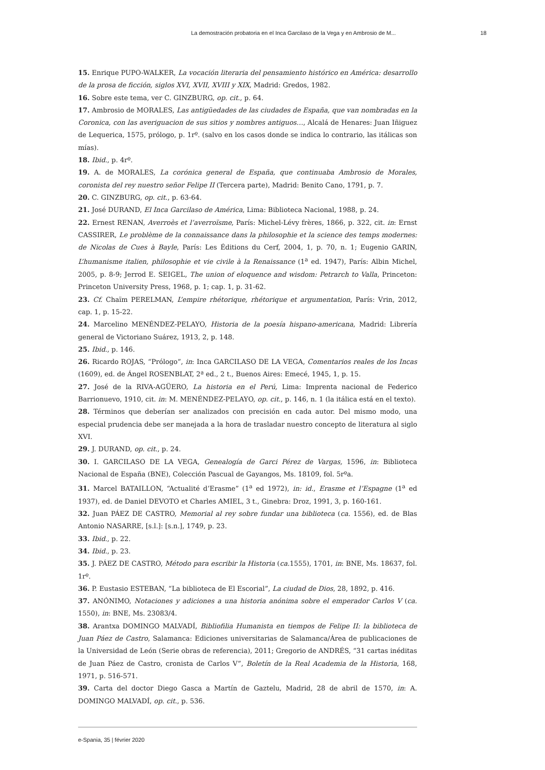La demostración probatoria en el Inca Garcilaso de la Vega y en Ambrosio de M... 18
15. Enrique PUPO-WALKER, La vocación literaria del pensamiento histórico en América: desarrollo de la prosa de ficción, siglos XVI, XVII, XVIII y XIX, Madrid: Gredos, 1982.
16. Sobre este tema, ver C. GINZBURG, op. cit., p. 64.
17. Ambrosio de MORALES, Las antigüedades de las ciudades de España, que van nombradas en la Coronica, con las averiguacion de sus sitios y nombres antiguos…, Alcalá de Henares: Juan Iñiguez de Lequerica, 1575, prólogo, p. 1rº. (salvo en los casos donde se indica lo contrario, las itálicas son mías).
18. Ibid., p. 4rº.
19. A. de MORALES, La corónica general de España, que continuaba Ambrosio de Morales, coronista del rey nuestro señor Felipe II (Tercera parte), Madrid: Benito Cano, 1791, p. 7.
20. C. GINZBURG, op. cit., p. 63-64.
21. José DURAND, El Inca Garcilaso de América, Lima: Biblioteca Nacional, 1988, p. 24.
22. Ernest RENAN, Averroès et l’averroïsme, París: Michel-Lévy frères, 1866, p. 322, cit. in: Ernst CASSIRER, Le problème de la connaissance dans la philosophie et la science des temps modernes: de Nicolas de Cues à Bayle, París: Les Éditions du Cerf, 2004, 1, p. 70, n. 1; Eugenio GARIN, L’humanisme italien, philosophie et vie civile à la Renaissance (1<sup>a</sup> ed. 1947), París: Albin Michel, 2005, p. 8-9; Jerrod E. SEIGEL, The union of eloquence and wisdom: Petrarch to Valla, Princeton: Princeton University Press, 1968, p. 1; cap. 1, p. 31-62.
23. Cf. Chaïm PERELMAN, L’empire rhétorique, rhétorique et argumentation, París: Vrin, 2012, cap. 1, p. 15-22.
24. Marcelino MENÉNDEZ-PELAYO, Historia de la poesía hispano-americana, Madrid: Librería general de Victoriano Suárez, 1913, 2, p. 148.
25. Ibid., p. 146.
26. Ricardo ROJAS, “Prólogo”, in: Inca GARCILASO DE LA VEGA, Comentarios reales de los Incas (1609), ed. de Ángel ROSENBLAT, 2ª ed., 2 t., Buenos Aires: Emecé, 1945, 1, p. 15.
27. José de la RIVA-AGÜERO, La historia en el Perú, Lima: Imprenta nacional de Federico Barrionuevo, 1910, cit. in: M. MENÉNDEZ-PELAYO, op. cit., p. 146, n. 1 (la itálica está en el texto).
28. Términos que deberían ser analizados con precisión en cada autor. Del mismo modo, una especial prudencia debe ser manejada a la hora de trasladar nuestro concepto de literatura al siglo XVI.
29. J. DURAND, op. cit., p. 24.
30. I. GARCILASO DE LA VEGA, Genealogía de Garci Pérez de Vargas, 1596, in: Biblioteca Nacional de España (BNE), Colección Pascual de Gayangos, Ms. 18109, fol. 5rºa.
31. Marcel BATAILLON, “Actualité d’Erasme” (1<sup>a</sup> ed 1972), in: id., Erasme et l’Espagne (1<sup>a</sup> ed 1937), ed. de Daniel DEVOTO et Charles AMIEL, 3 t., Ginebra: Droz, 1991, 3, p. 160-161.
32. Juan PÁEZ DE CASTRO, Memorial al rey sobre fundar una biblioteca (ca. 1556), ed. de Blas Antonio NASARRE, [s.l.]: [s.n.], 1749, p. 23.
33. Ibid., p. 22.
34. Ibid., p. 23.
35. J. PÁEZ DE CASTRO, Método para escribir la Historia (ca. 1555), 1701, in: BNE, Ms. 18637, fol. 1rº.
36. P. Eustasio ESTEBAN, “La biblioteca de El Escorial”, La ciudad de Dios, 28, 1892, p. 416.
37. ANÓNIMO, Notaciones y adiciones a una historia anónima sobre el emperador Carlos V (ca. 1550), in: BNE, Ms. 23083/4.
38. Arantxa DOMINGO MALVADÍ, Bibliofilia Humanista en tiempos de Felipe II: la biblioteca de Juan Páez de Castro, Salamanca: Ediciones universitarias de Salamanca/Área de publicaciones de la Universidad de León (Serie obras de referencia), 2011; Gregorio de ANDRÉS, “31 cartas inéditas de Juan Páez de Castro, cronista de Carlos V”, Boletín de la Real Academia de la Historia, 168, 1971, p. 516-571.
39. Carta del doctor Diego Gasca a Martín de Gaztelu, Madrid, 28 de abril de 1570, in: A. DOMINGO MALVADÍ, op. cit., p. 536.
e-Spania, 35 | février 2020